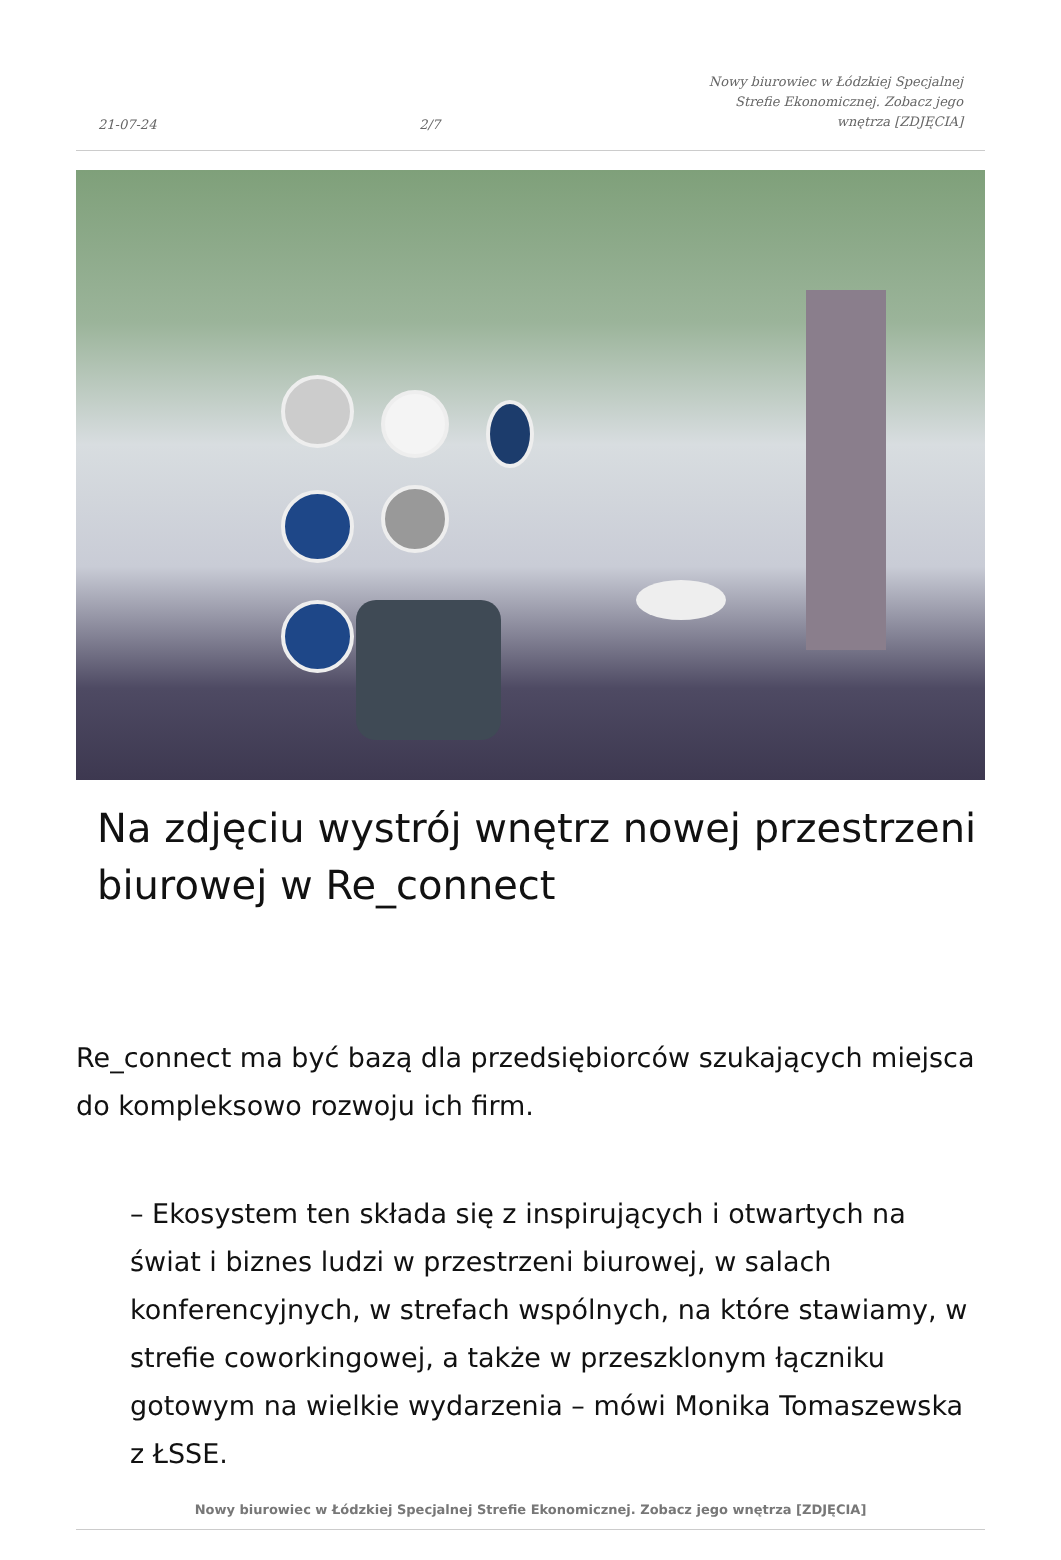21-07-24 2/7 Nowy biurowiec w Łódzkiej Specjalnej Strefie Ekonomicznej. Zobacz jego wnętrza [ZDJĘCIA]
Na zdjęciu wystrój wnętrz nowej przestrzeni biurowej w Re_connect
Re_connect ma być bazą dla przedsiębiorców szukających miejsca do kompleksowo rozwoju ich firm.
– Ekosystem ten składa się z inspirujących i otwartych na świat i biznes ludzi w przestrzeni biurowej, w salach konferencyjnych, w strefach wspólnych, na które stawiamy, w strefie coworkingowej, a także w przeszklonym łączniku gotowym na wielkie wydarzenia – mówi Monika Tomaszewska z ŁSSE.
Nowy biurowiec w Łódzkiej Specjalnej Strefie Ekonomicznej. Zobacz jego wnętrza [ZDJĘCIA]